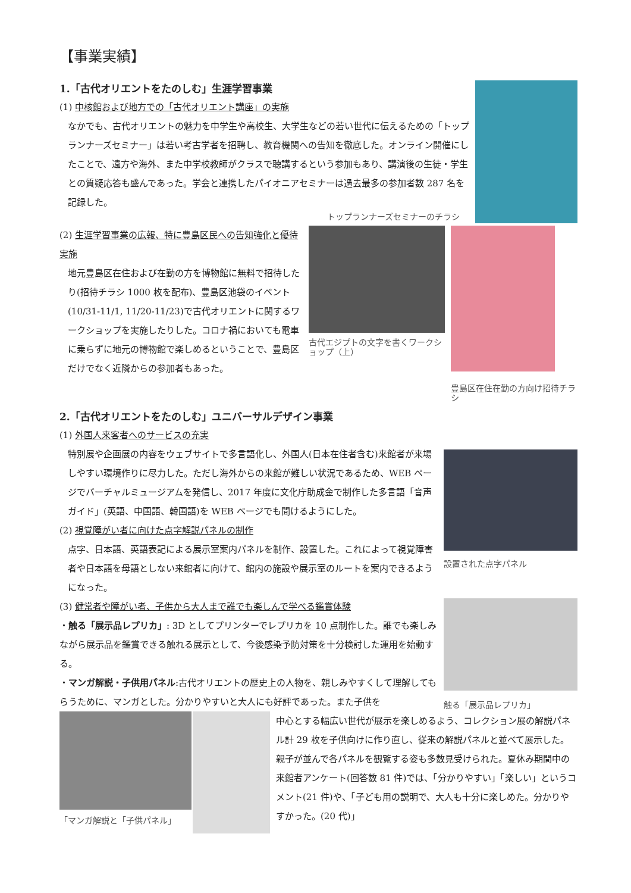【事業実績】
1.「古代オリエントをたのしむ」生涯学習事業
(1) 中核館および地方での「古代オリエント講座」の実施
なかでも、古代オリエントの魅力を中学生や高校生、大学生などの若い世代に伝えるための「トップランナーズセミナー」は若い考古学者を招聘し、教育機関への告知を徹底した。オンライン開催にしたことで、遠方や海外、また中学校教師がクラスで聴講するという参加もあり、講演後の生徒・学生との質疑応答も盛んであった。学会と連携したパイオニアセミナーは過去最多の参加者数 287 名を記録した。
トップランナーズセミナーのチラシ
(2) 生涯学習事業の広報、特に豊島区民への告知強化と優待実施
地元豊島区在住および在勤の方を博物館に無料で招待したり(招待チラシ 1000 枚を配布)、豊島区池袋のイベント(10/31-11/1, 11/20-11/23)で古代オリエントに関するワークショップを実施したりした。コロナ禍においても電車に乗らずに地元の博物館で楽しめるということで、豊島区だけでなく近隣からの参加者もあった。
古代エジプトの文字を書くワークショップ（上）
豊島区在住在勤の方向け招待チラシ
2.「古代オリエントをたのしむ」ユニバーサルデザイン事業
(1) 外国人来客者へのサービスの充実
特別展や企画展の内容をウェブサイトで多言語化し、外国人(日本在住者含む)来館者が来場しやすい環境作りに尽力した。ただし海外からの来館が難しい状況であるため、WEB ページでバーチャルミュージアムを発信し、2017 年度に文化庁助成金で制作した多言語「音声ガイド」(英語、中国語、韓国語)を WEB ページでも聞けるようにした。
(2) 視覚障がい者に向けた点字解説パネルの制作
点字、日本語、英語表記による展示室案内パネルを制作、設置した。これによって視覚障害者や日本語を母語としない来館者に向けて、館内の施設や展示室のルートを案内できるようになった。
(3) 健常者や障がい者、子供から大人まで誰でも楽しんで学べる鑑賞体験
・触る「展示品レプリカ」: 3D としてプリンターでレプリカを 10 点制作した。誰でも楽しみながら展示品を鑑賞できる触れる展示として、今後感染予防対策を十分検討した運用を始動する。
・マンガ解説・子供用パネル:古代オリエントの歴史上の人物を、親しみやすくして理解してもらうために、マンガとした。分かりやすいと大人にも好評であった。また子供を
設置された点字パネル
触る「展示品レプリカ」
「マンガ解説と「子供パネル」
中心とする幅広い世代が展示を楽しめるよう、コレクション展の解説パネル計 29 枚を子供向けに作り直し、従来の解説パネルと並べて展示した。親子が並んで各パネルを観覧する姿も多数見受けられた。夏休み期間中の来館者アンケート(回答数 81 件)では、「分かりやすい」「楽しい」というコメント(21 件)や、「子ども用の説明で、大人も十分に楽しめた。分かりやすかった。(20 代)」